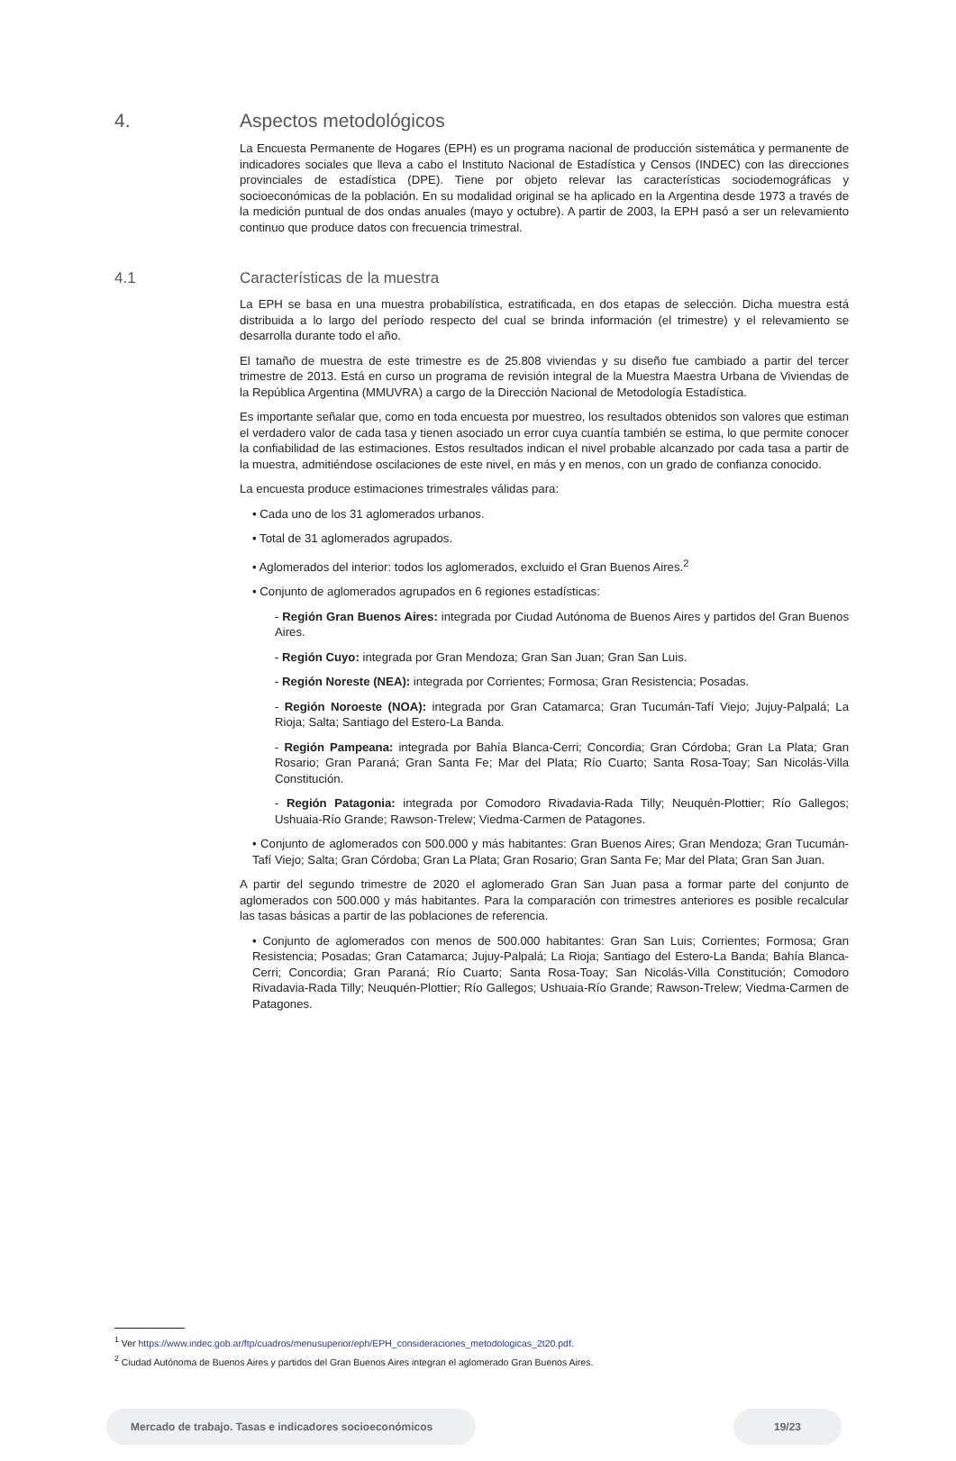4. Aspectos metodológicos
La Encuesta Permanente de Hogares (EPH) es un programa nacional de producción sistemática y permanente de indicadores sociales que lleva a cabo el Instituto Nacional de Estadística y Censos (INDEC) con las direcciones provinciales de estadística (DPE). Tiene por objeto relevar las características sociodemográficas y socioeconómicas de la población. En su modalidad original se ha aplicado en la Argentina desde 1973 a través de la medición puntual de dos ondas anuales (mayo y octubre). A partir de 2003, la EPH pasó a ser un relevamiento continuo que produce datos con frecuencia trimestral.
4.1 Características de la muestra
La EPH se basa en una muestra probabilística, estratificada, en dos etapas de selección. Dicha muestra está distribuida a lo largo del período respecto del cual se brinda información (el trimestre) y el relevamiento se desarrolla durante todo el año.
El tamaño de muestra de este trimestre es de 25.808 viviendas y su diseño fue cambiado a partir del tercer trimestre de 2013. Está en curso un programa de revisión integral de la Muestra Maestra Urbana de Viviendas de la República Argentina (MMUVRA) a cargo de la Dirección Nacional de Metodología Estadística.
Es importante señalar que, como en toda encuesta por muestreo, los resultados obtenidos son valores que estiman el verdadero valor de cada tasa y tienen asociado un error cuya cuantía también se estima, lo que permite conocer la confiabilidad de las estimaciones. Estos resultados indican el nivel probable alcanzado por cada tasa a partir de la muestra, admitiéndose oscilaciones de este nivel, en más y en menos, con un grado de confianza conocido.
La encuesta produce estimaciones trimestrales válidas para:
• Cada uno de los 31 aglomerados urbanos.
• Total de 31 aglomerados agrupados.
• Aglomerados del interior: todos los aglomerados, excluido el Gran Buenos Aires.<sup>2</sup>
• Conjunto de aglomerados agrupados en 6 regiones estadísticas:
- Región Gran Buenos Aires: integrada por Ciudad Autónoma de Buenos Aires y partidos del Gran Buenos Aires.
- Región Cuyo: integrada por Gran Mendoza; Gran San Juan; Gran San Luis.
- Región Noreste (NEA): integrada por Corrientes; Formosa; Gran Resistencia; Posadas.
- Región Noroeste (NOA): integrada por Gran Catamarca; Gran Tucumán-Tafí Viejo; Jujuy-Palpalá; La Rioja; Salta; Santiago del Estero-La Banda.
- Región Pampeana: integrada por Bahía Blanca-Cerri; Concordia; Gran Córdoba; Gran La Plata; Gran Rosario; Gran Paraná; Gran Santa Fe; Mar del Plata; Río Cuarto; Santa Rosa-Toay; San Nicolás-Villa Constitución.
- Región Patagonia: integrada por Comodoro Rivadavia-Rada Tilly; Neuquén-Plottier; Río Gallegos; Ushuaia-Río Grande; Rawson-Trelew; Viedma-Carmen de Patagones.
• Conjunto de aglomerados con 500.000 y más habitantes: Gran Buenos Aires; Gran Mendoza; Gran Tucumán-Tafí Viejo; Salta; Gran Córdoba; Gran La Plata; Gran Rosario; Gran Santa Fe; Mar del Plata; Gran San Juan.
A partir del segundo trimestre de 2020 el aglomerado Gran San Juan pasa a formar parte del conjunto de aglomerados con 500.000 y más habitantes. Para la comparación con trimestres anteriores es posible recalcular las tasas básicas a partir de las poblaciones de referencia.
• Conjunto de aglomerados con menos de 500.000 habitantes: Gran San Luis; Corrientes; Formosa; Gran Resistencia; Posadas; Gran Catamarca; Jujuy-Palpalá; La Rioja; Santiago del Estero-La Banda; Bahía Blanca-Cerri; Concordia; Gran Paraná; Río Cuarto; Santa Rosa-Toay; San Nicolás-Villa Constitución; Comodoro Rivadavia-Rada Tilly; Neuquén-Plottier; Río Gallegos; Ushuaia-Río Grande; Rawson-Trelew; Viedma-Carmen de Patagones.
<sup>1</sup> Ver https://www.indec.gob.ar/ftp/cuadros/menusuperior/eph/EPH_consideraciones_metodologicas_2t20.pdf.
<sup>2</sup> Ciudad Autónoma de Buenos Aires y partidos del Gran Buenos Aires integran el aglomerado Gran Buenos Aires.
Mercado de trabajo. Tasas e indicadores socioeconómicos 19/23